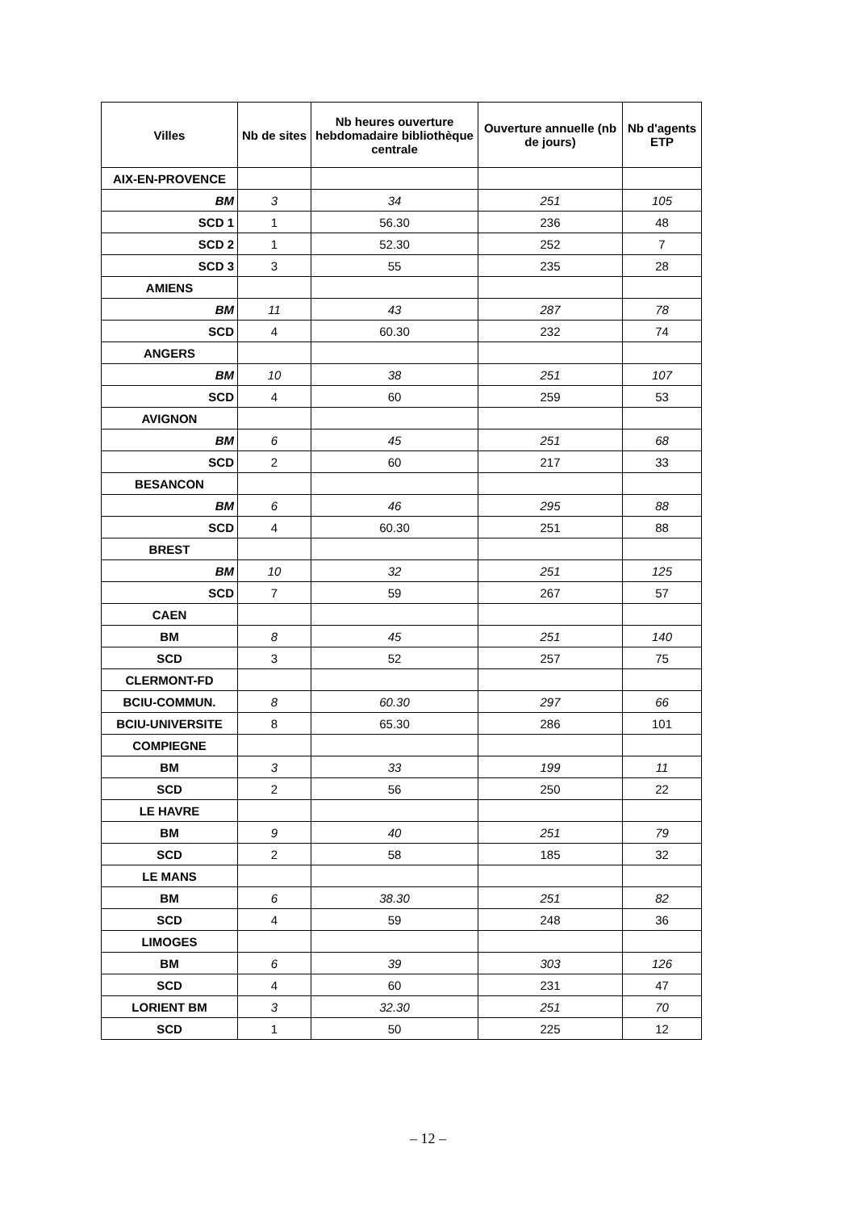| Villes | Nb de sites | Nb heures ouverture hebdomadaire bibliothèque centrale | Ouverture annuelle (nb de jours) | Nb d'agents ETP |
| --- | --- | --- | --- | --- |
| AIX-EN-PROVENCE | | | | |
| BM | 3 | 34 | 251 | 105 |
| SCD 1 | 1 | 56.30 | 236 | 48 |
| SCD 2 | 1 | 52.30 | 252 | 7 |
| SCD 3 | 3 | 55 | 235 | 28 |
| AMIENS | | | | |
| BM | 11 | 43 | 287 | 78 |
| SCD | 4 | 60.30 | 232 | 74 |
| ANGERS | | | | |
| BM | 10 | 38 | 251 | 107 |
| SCD | 4 | 60 | 259 | 53 |
| AVIGNON | | | | |
| BM | 6 | 45 | 251 | 68 |
| SCD | 2 | 60 | 217 | 33 |
| BESANCON | | | | |
| BM | 6 | 46 | 295 | 88 |
| SCD | 4 | 60.30 | 251 | 88 |
| BREST | | | | |
| BM | 10 | 32 | 251 | 125 |
| SCD | 7 | 59 | 267 | 57 |
| CAEN | | | | |
| BM | 8 | 45 | 251 | 140 |
| SCD | 3 | 52 | 257 | 75 |
| CLERMONT-FD | | | | |
| BCIU-COMMUN. | 8 | 60.30 | 297 | 66 |
| BCIU-UNIVERSITE | 8 | 65.30 | 286 | 101 |
| COMPIEGNE | | | | |
| BM | 3 | 33 | 199 | 11 |
| SCD | 2 | 56 | 250 | 22 |
| LE HAVRE | | | | |
| BM | 9 | 40 | 251 | 79 |
| SCD | 2 | 58 | 185 | 32 |
| LE MANS | | | | |
| BM | 6 | 38.30 | 251 | 82 |
| SCD | 4 | 59 | 248 | 36 |
| LIMOGES | | | | |
| BM | 6 | 39 | 303 | 126 |
| SCD | 4 | 60 | 231 | 47 |
| LORIENT BM | 3 | 32.30 | 251 | 70 |
| SCD | 1 | 50 | 225 | 12 |
– 12 –